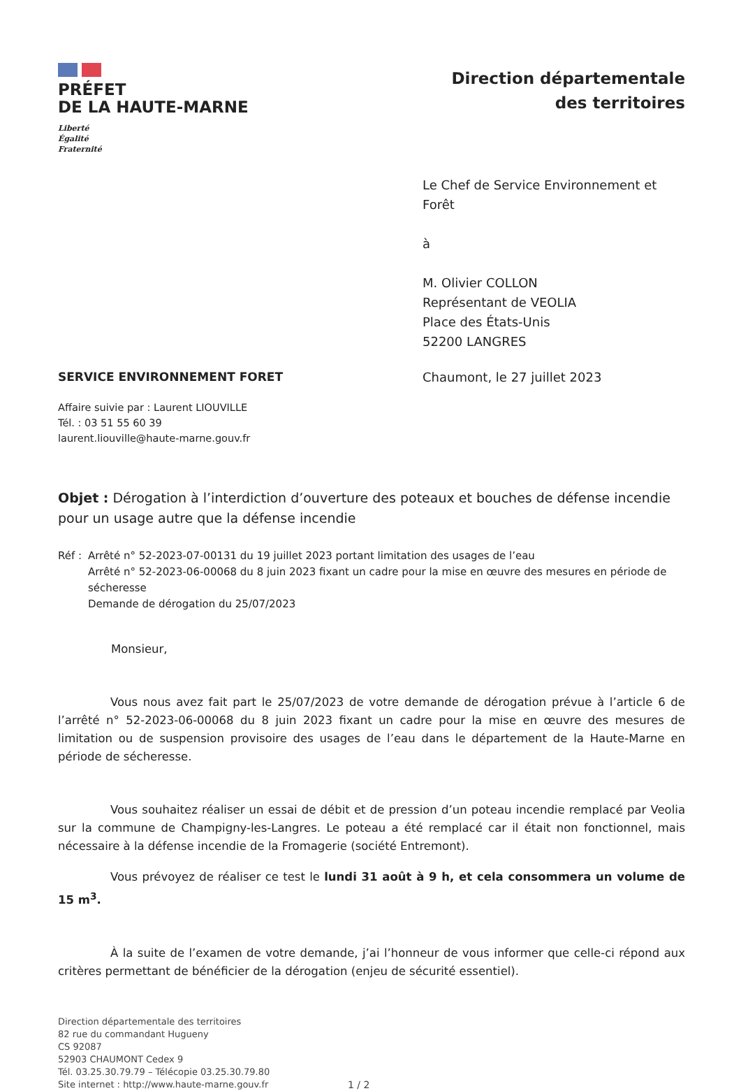PRÉFET
DE LA HAUTE-MARNE
Liberté
Égalité
Fraternité
Direction départementale
des territoires
Le Chef de Service Environnement et Forêt
à
M. Olivier COLLON
Représentant de VEOLIA
Place des États-Unis
52200 LANGRES
SERVICE ENVIRONNEMENT FORET Chaumont, le 27 juillet 2023
Affaire suivie par : Laurent LIOUVILLE
Tél. : 03 51 55 60 39
laurent.liouville@haute-marne.gouv.fr
Objet : Dérogation à l’interdiction d’ouverture des poteaux et bouches de défense incendie pour un usage autre que la défense incendie
Réf : Arrêté n° 52-2023-07-00131 du 19 juillet 2023 portant limitation des usages de l’eau
Arrêté n° 52-2023-06-00068 du 8 juin 2023 fixant un cadre pour la mise en œuvre des mesures en période de sécheresse
Demande de dérogation du 25/07/2023
Monsieur,
Vous nous avez fait part le 25/07/2023 de votre demande de dérogation prévue à l’article 6 de l’arrêté n° 52-2023-06-00068 du 8 juin 2023 fixant un cadre pour la mise en œuvre des mesures de limitation ou de suspension provisoire des usages de l’eau dans le département de la Haute-Marne en période de sécheresse.
Vous souhaitez réaliser un essai de débit et de pression d’un poteau incendie remplacé par Veolia sur la commune de Champigny-les-Langres. Le poteau a été remplacé car il était non fonctionnel, mais nécessaire à la défense incendie de la Fromagerie (société Entremont).
Vous prévoyez de réaliser ce test le lundi 31 août à 9 h, et cela consommera un volume de 15 m<sup>3</sup>.
À la suite de l’examen de votre demande, j’ai l’honneur de vous informer que celle-ci répond aux critères permettant de bénéficier de la dérogation (enjeu de sécurité essentiel).
Direction départementale des territoires
82 rue du commandant Hugueny
CS 92087
52903 CHAUMONT Cedex 9
Tél. 03.25.30.79.79 – Télécopie 03.25.30.79.80
Site internet : http://www.haute-marne.gouv.fr
1 / 2